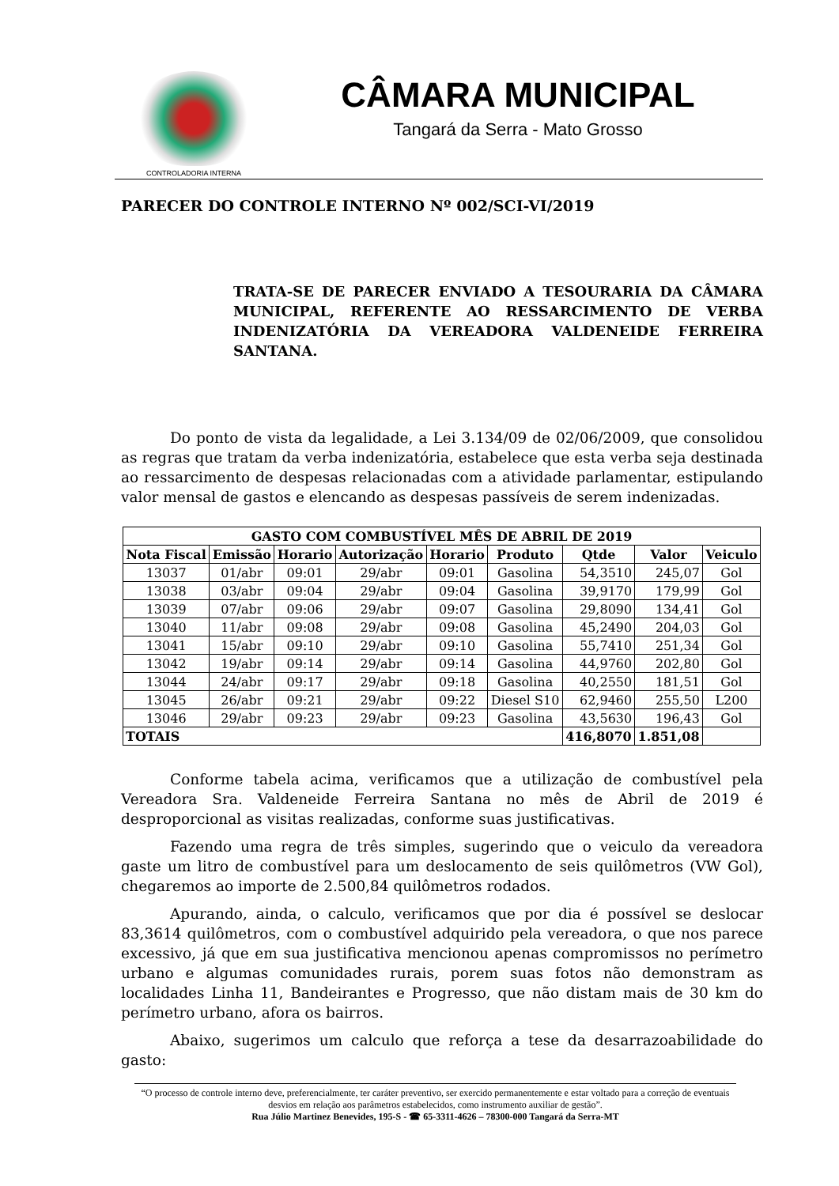CONTROLADORIA INTERNA
CÂMARA MUNICIPAL
Tangará da Serra - Mato Grosso
PARECER DO CONTROLE INTERNO Nº 002/SCI-VI/2019
TRATA-SE DE PARECER ENVIADO A TESOURARIA DA CÂMARA MUNICIPAL, REFERENTE AO RESSARCIMENTO DE VERBA INDENIZATÓRIA DA VEREADORA VALDENEIDE FERREIRA SANTANA.
Do ponto de vista da legalidade, a Lei 3.134/09 de 02/06/2009, que consolidou as regras que tratam da verba indenizatória, estabelece que esta verba seja destinada ao ressarcimento de despesas relacionadas com a atividade parlamentar, estipulando valor mensal de gastos e elencando as despesas passíveis de serem indenizadas.
| GASTO COM COMBUSTÍVEL MÊS DE ABRIL DE 2019 | | | | | | | | |
| --- | --- | --- | --- | --- | --- | --- | --- | --- |
| Nota Fiscal | Emissão | Horario | Autorização | Horario | Produto | Qtde | Valor | Veiculo |
| 13037 | 01/abr | 09:01 | 29/abr | 09:01 | Gasolina | 54,3510 | 245,07 | Gol |
| 13038 | 03/abr | 09:04 | 29/abr | 09:04 | Gasolina | 39,9170 | 179,99 | Gol |
| 13039 | 07/abr | 09:06 | 29/abr | 09:07 | Gasolina | 29,8090 | 134,41 | Gol |
| 13040 | 11/abr | 09:08 | 29/abr | 09:08 | Gasolina | 45,2490 | 204,03 | Gol |
| 13041 | 15/abr | 09:10 | 29/abr | 09:10 | Gasolina | 55,7410 | 251,34 | Gol |
| 13042 | 19/abr | 09:14 | 29/abr | 09:14 | Gasolina | 44,9760 | 202,80 | Gol |
| 13044 | 24/abr | 09:17 | 29/abr | 09:18 | Gasolina | 40,2550 | 181,51 | Gol |
| 13045 | 26/abr | 09:21 | 29/abr | 09:22 | Diesel S10 | 62,9460 | 255,50 | L200 |
| 13046 | 29/abr | 09:23 | 29/abr | 09:23 | Gasolina | 43,5630 | 196,43 | Gol |
| TOTAIS | | | | | | 416,8070 | 1.851,08 | |
Conforme tabela acima, verificamos que a utilização de combustível pela Vereadora Sra. Valdeneide Ferreira Santana no mês de Abril de 2019 é desproporcional as visitas realizadas, conforme suas justificativas.
Fazendo uma regra de três simples, sugerindo que o veiculo da vereadora gaste um litro de combustível para um deslocamento de seis quilômetros (VW Gol), chegaremos ao importe de 2.500,84 quilômetros rodados.
Apurando, ainda, o calculo, verificamos que por dia é possível se deslocar 83,3614 quilômetros, com o combustível adquirido pela vereadora, o que nos parece excessivo, já que em sua justificativa mencionou apenas compromissos no perímetro urbano e algumas comunidades rurais, porem suas fotos não demonstram as localidades Linha 11, Bandeirantes e Progresso, que não distam mais de 30 km do perímetro urbano, afora os bairros.
Abaixo, sugerimos um calculo que reforça a tese da desarrazoabilidade do gasto:
“O processo de controle interno deve, preferencialmente, ter caráter preventivo, ser exercido permanentemente e estar voltado para a correção de eventuais desvios em relação aos parâmetros estabelecidos, como instrumento auxiliar de gestão”.
Rua Júlio Martinez Benevides, 195-S - ☎ 65-3311-4626 – 78300-000 Tangará da Serra-MT